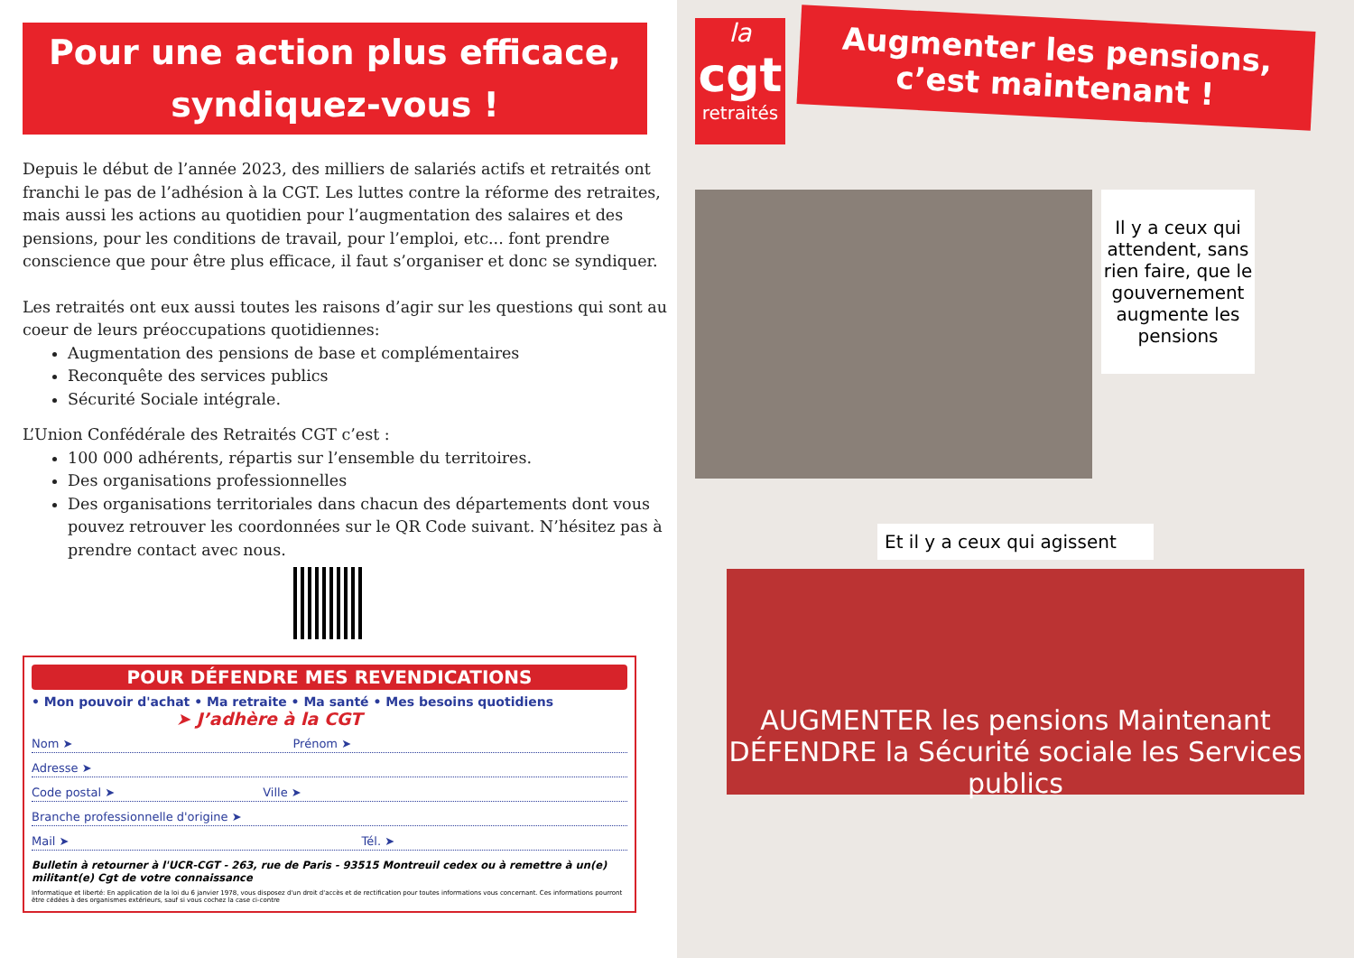Pour une action plus efficace,
syndiquez-vous !
Depuis le début de l’année 2023, des milliers de salariés actifs et retraités ont franchi le pas de l’adhésion à la CGT. Les luttes contre la réforme des retraites, mais aussi les actions au quotidien pour l’augmentation des salaires et des pensions, pour les conditions de travail, pour l’emploi, etc... font prendre conscience que pour être plus efficace, il faut s’organiser et donc se syndiquer.
Les retraités ont eux aussi toutes les raisons d’agir sur les questions qui sont au coeur de leurs préoccupations quotidiennes:
Augmentation des pensions de base et complémentaires
Reconquête des services publics
Sécurité Sociale intégrale.
L’Union Confédérale des Retraités CGT c’est :
100 000 adhérents, répartis sur l’ensemble du territoires.
Des organisations professionnelles
Des organisations territoriales dans chacun des départements dont vous pouvez retrouver les coordonnées sur le QR Code suivant. N’hésitez pas à prendre contact avec nous.
POUR DÉFENDRE MES REVENDICATIONS
• Mon pouvoir d'achat • Ma retraite • Ma santé • Mes besoins quotidiens
➤ J’adhère à la CGT
Nom ➤ Prénom ➤
Adresse ➤
Code postal ➤ Ville ➤
Branche professionnelle d'origine ➤
Mail ➤ Tél. ➤
Bulletin à retourner à l'UCR-CGT - 263, rue de Paris - 93515 Montreuil cedex ou à remettre à un(e) militant(e) Cgt de votre connaissance
Informatique et liberté: En application de la loi du 6 janvier 1978, vous disposez d'un droit d'accès et de rectification pour toutes informations vous concernant. Ces informations pourront être cédées à des organismes extérieurs, sauf si vous cochez la case ci-contre
la
cgt
retraités
Augmenter les pensions,
c’est maintenant !
Il y a ceux qui attendent, sans rien faire, que le gouvernement augmente les pensions
Et il y a ceux qui agissent
AUGMENTER les pensions Maintenant DÉFENDRE la Sécurité sociale les Services publics